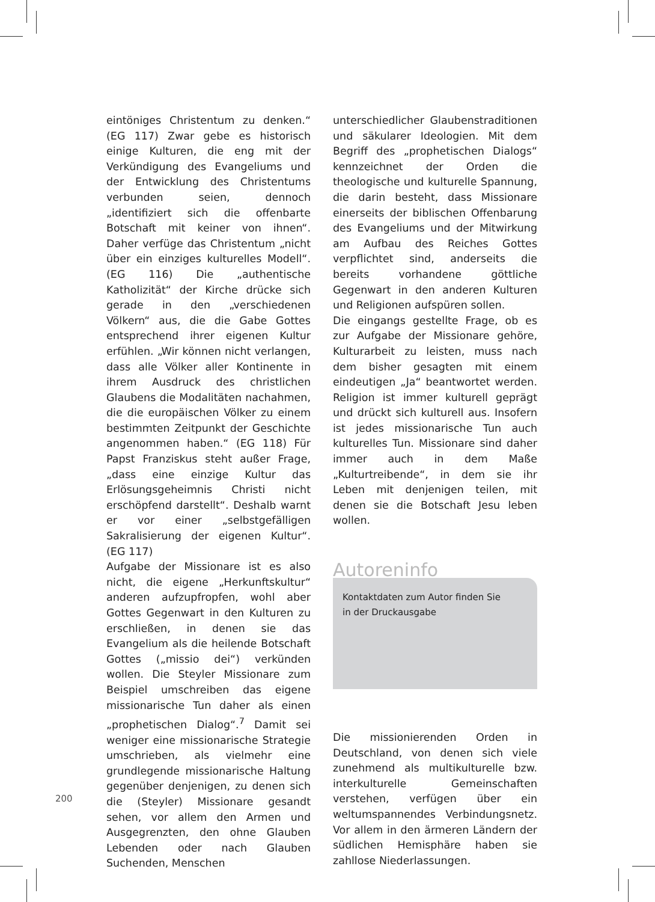eintöniges Christentum zu denken.“ (EG 117) Zwar gebe es historisch einige Kulturen, die eng mit der Verkündigung des Evangeliums und der Entwicklung des Christentums verbunden seien, dennoch „identifiziert sich die offenbarte Botschaft mit keiner von ihnen“. Daher verfüge das Christentum „nicht über ein einziges kulturelles Modell“. (EG 116) Die „authentische Katholizität“ der Kirche drücke sich gerade in den „verschiedenen Völkern“ aus, die die Gabe Gottes entsprechend ihrer eigenen Kultur erfühlen. „Wir können nicht verlangen, dass alle Völker aller Kontinente in ihrem Ausdruck des christlichen Glaubens die Modalitäten nachahmen, die die europäischen Völker zu einem bestimmten Zeitpunkt der Geschichte angenommen haben.“ (EG 118) Für Papst Franziskus steht außer Frage, „dass eine einzige Kultur das Erlösungsgeheimnis Christi nicht erschöpfend darstellt“. Deshalb warnt er vor einer „selbstgefälligen Sakralisierung der eigenen Kultur“. (EG 117)
Aufgabe der Missionare ist es also nicht, die eigene „Herkunftskultur“ anderen aufzupfropfen, wohl aber Gottes Gegenwart in den Kulturen zu erschließen, in denen sie das Evangelium als die heilende Botschaft Gottes („missio dei“) verkünden wollen. Die Steyler Missionare zum Beispiel umschreiben das eigene missionarische Tun daher als einen „prophetischen Dialog“.<sup>7</sup> Damit sei weniger eine missionarische Strategie umschrieben, als vielmehr eine grundlegende missionarische Haltung gegenüber denjenigen, zu denen sich die (Steyler) Missionare gesandt sehen, vor allem den Armen und Ausgegrenzten, den ohne Glauben Lebenden oder nach Glauben Suchenden, Menschen
unterschiedlicher Glaubenstraditionen und säkularer Ideologien. Mit dem Begriff des „prophetischen Dialogs“ kennzeichnet der Orden die theologische und kulturelle Spannung, die darin besteht, dass Missionare einerseits der biblischen Offenbarung des Evangeliums und der Mitwirkung am Aufbau des Reiches Gottes verpflichtet sind, anderseits die bereits vorhandene göttliche Gegenwart in den anderen Kulturen und Religionen aufspüren sollen.
Die eingangs gestellte Frage, ob es zur Aufgabe der Missionare gehöre, Kulturarbeit zu leisten, muss nach dem bisher gesagten mit einem eindeutigen „Ja“ beantwortet werden. Religion ist immer kulturell geprägt und drückt sich kulturell aus. Insofern ist jedes missionarische Tun auch kulturelles Tun. Missionare sind daher immer auch in dem Maße „Kulturtreibende“, in dem sie ihr Leben mit denjenigen teilen, mit denen sie die Botschaft Jesu leben wollen.
Autoreninfo
Kontaktdaten zum Autor finden Sie
in der Druckausgabe
Die missionierenden Orden in Deutschland, von denen sich viele zunehmend als multikulturelle bzw. interkulturelle Gemeinschaften verstehen, verfügen über ein weltumspannendes Verbindungsnetz. Vor allem in den ärmeren Ländern der südlichen Hemisphäre haben sie zahllose Niederlassungen.
200